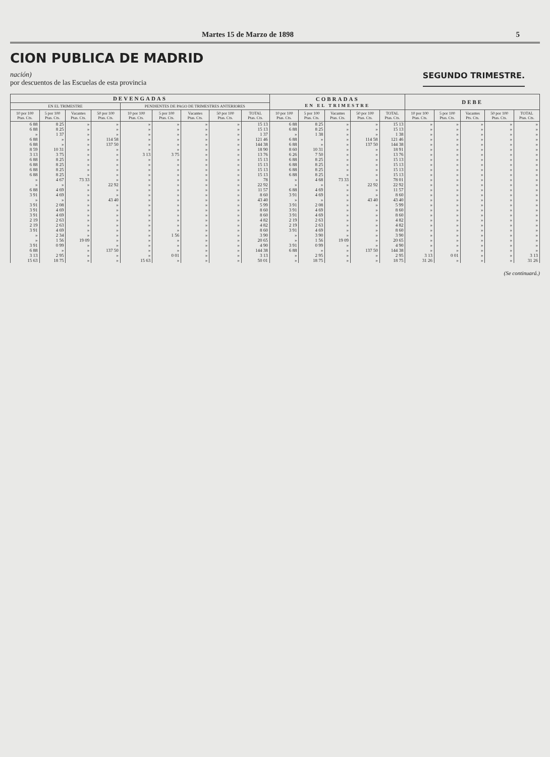Martes 15 de Marzo de 1898 5
CION PUBLICA DE MADRID
nación)
por descuentos de las Escuelas de esta provincia
SEGUNDO TRIMESTRE.
| DEVENGADAS | | | | | | | | | COBRADAS EN EL TRIMESTRE | | | | | DEBE | | | | |
| --- | --- | --- | --- | --- | --- | --- | --- | --- | --- | --- | --- | --- | --- | --- | --- | --- | --- | --- |
| EN EL TRIMESTRE | | | | PENDIENTES DE PAGO DE TRIMESTRES ANTERIORES | | | | | | | | | | | | | | |
| 10 por 100 Ptas. Cts. | 5 por 100 Ptas. Cts. | Vacantes Ptas. Cts. | 50 por 100 Ptas. Cts. | 10 por 100 Ptas. Cts. | 5 por 100 Ptas. Cts. | Vacantes Ptas. Cts. | 50 por 100 Ptas. Cts. | TOTAL Ptas. Cts. | 10 por 100 Ptas. Cts. | 5 por 100 Ptas. Cts. | Vacantes Ptas. Cts. | 50 por 100 Ptas. Cts. | TOTAL Ptas. Cts. | 10 por 100 Ptas. Cts. | 5 por 100 Ptas. Cts. | Vacantes Pts. Cts. | 50 por 100 Ptas. Cts. | TOTAL Ptas. Cts. |
| 6 88 | 8 25 | » | » | » | » | » | » | 15 13 | 6 88 | 8 25 | » | » | 15 13 | » | » | » | » | » |
| 6 88 | 8 25 | » | » | » | » | » | » | 15 13 | 6 88 | 8 25 | » | » | 15 13 | » | » | » | » | » |
| » | 1 37 | » | » | » | » | » | » | 1 37 | » | 1 38 | » | » | 1 38 | » | » | » | » | » |
| 6 88 | » | » | 114 58 | » | » | » | » | 121 46 | 6 88 | » | » | 114 58 | 121 46 | » | » | » | » | » |
| 6 88 | » | » | 137 50 | » | » | » | » | 144 38 | 6 88 | » | » | 137 50 | 144 38 | » | » | » | » | » |
| 8 59 | 10 31 | » | » | » | » | » | » | 18 90 | 8 60 | 10 31 | » | » | 18 91 | » | » | » | » | » |
| 3 13 | 3 75 | » | » | 3 13 | 3 75 | » | » | 13 76 | 6 26 | 7 50 | » | » | 13 76 | » | » | » | » | » |
| 6 88 | 8 25 | » | » | » | » | » | » | 15 13 | 6 88 | 8 25 | » | » | 15 13 | » | » | » | » | » |
| 6 88 | 8 25 | » | » | » | » | » | » | 15 13 | 6 88 | 8 25 | » | » | 15 13 | » | » | » | » | » |
| 6 88 | 8 25 | » | » | » | » | » | » | 15 13 | 6 88 | 8 25 | » | » | 15 13 | » | » | » | » | » |
| 6 88 | 8 25 | » | » | » | » | » | » | 15 13 | 6 88 | 8 25 | » | » | 15 13 | » | » | » | » | » |
| » | 4 67 | 73 33 | » | » | » | » | » | 78 | » | 4 68 | 73 33 | » | 78 01 | » | » | » | » | » |
| » | » | » | 22 92 | » | » | » | » | 22 92 | » | » | » | 22 92 | 22 92 | » | » | » | » | » |
| 6 88 | 4 69 | » | » | » | » | » | » | 11 57 | 6 88 | 4 69 | » | » | 11 57 | » | » | » | » | » |
| 3 91 | 4 69 | » | » | » | » | » | » | 8 60 | 3 91 | 4 69 | » | » | 8 60 | » | » | » | » | » |
| » | » | » | 43 40 | » | » | » | » | 43 40 | » | » | » | 43 40 | 43 40 | » | » | » | » | » |
| 3 91 | 2 08 | » | » | » | » | » | » | 5 99 | 3 91 | 2 08 | » | » | 5 99 | » | » | » | » | » |
| 3 91 | 4 69 | » | » | » | » | » | » | 8 60 | 3 91 | 4 69 | » | » | 8 60 | » | » | » | » | » |
| 3 91 | 4 69 | » | » | » | » | » | » | 8 60 | 3 91 | 4 69 | » | » | 8 60 | » | » | » | » | » |
| 2 19 | 2 63 | » | » | » | » | » | » | 4 82 | 2 19 | 2 63 | » | » | 4 82 | » | » | » | » | » |
| 2 19 | 2 63 | » | » | » | » | » | » | 4 82 | 2 19 | 2 63 | » | » | 4 82 | » | » | » | » | » |
| 3 91 | 4 69 | » | » | » | » | » | » | 8 60 | 3 91 | 4 69 | » | » | 8 60 | » | » | » | » | » |
| » | 2 34 | » | » | » | 1 56 | » | » | 3 90 | » | 3 90 | » | » | 3 90 | » | » | » | » | » |
| » | 1 56 | 19 09 | » | » | » | » | » | 20 65 | » | 1 56 | 19 09 | » | 20 65 | » | » | » | » | » |
| 3 91 | 0 99 | » | » | » | » | » | » | 4 90 | 3 91 | 0 99 | » | » | 4 90 | » | » | » | » | » |
| 6 88 | » | » | 137 50 | » | » | » | » | 144 38 | 6 88 | » | » | 137 50 | 144 38 | » | » | » | » | » |
| 3 13 | 2 95 | » | » | » | 0 01 | » | » | 3 13 | » | 2 95 | » | » | 2 95 | 3 13 | 0 01 | » | » | 3 13 |
| 15 63 | 18 75 | » | » | 15 63 | » | » | » | 50 01 | » | 18 75 | » | » | 18 75 | 31 26 | » | » | » | 31 26 |
(Se continuará.)